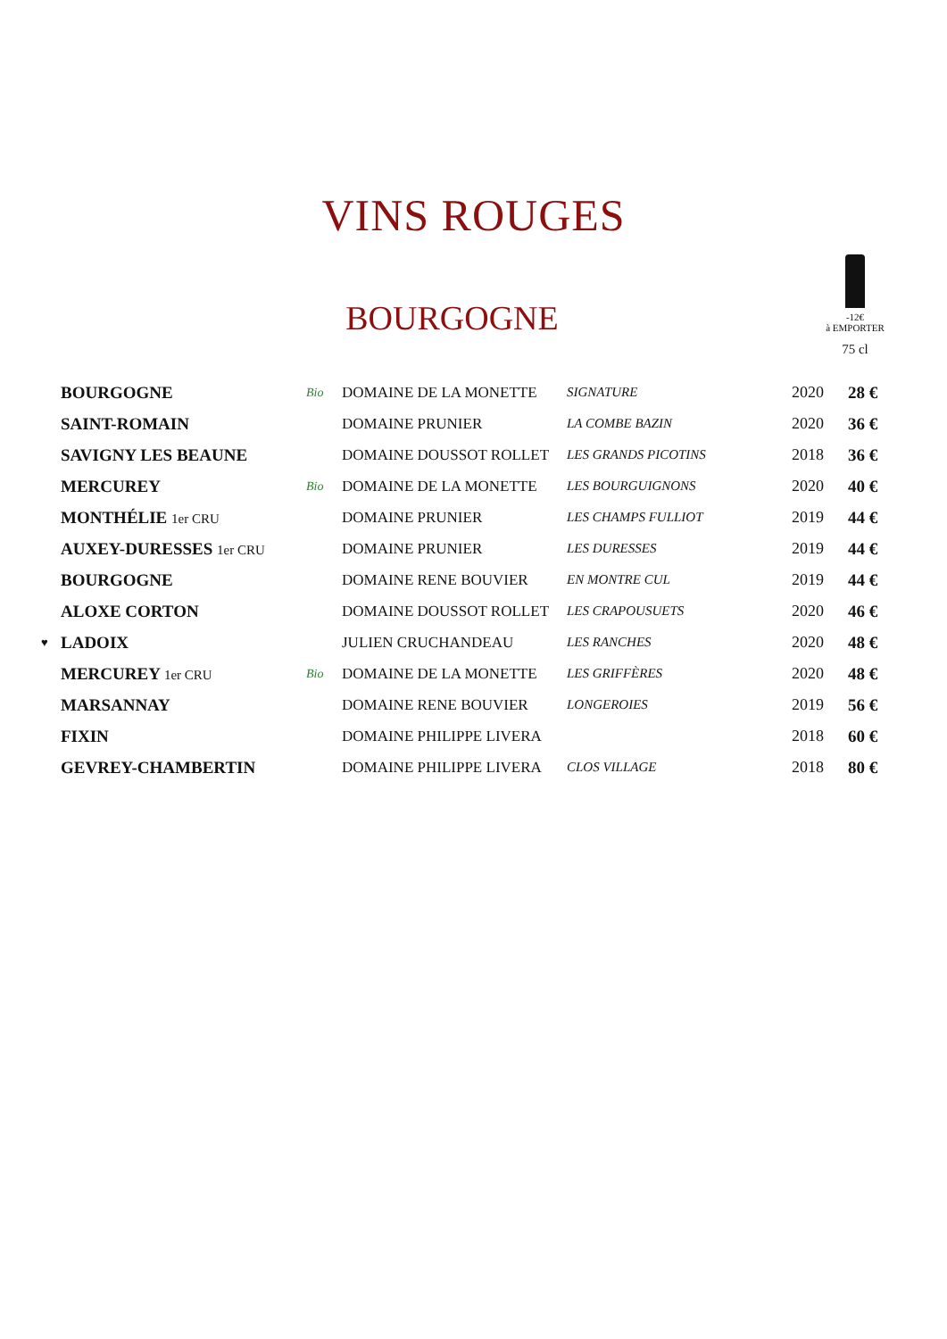VINS ROUGES
BOURGOGNE
-12€
à EMPORTER
75 cl
| | BOURGOGNE | Bio | DOMAINE DE LA MONETTE | SIGNATURE | 2020 | 28 € |
| | SAINT-ROMAIN | | DOMAINE PRUNIER | LA COMBE BAZIN | 2020 | 36 € |
| | SAVIGNY LES BEAUNE | | DOMAINE DOUSSOT ROLLET | LES GRANDS PICOTINS | 2018 | 36 € |
| | MERCUREY | Bio | DOMAINE DE LA MONETTE | LES BOURGUIGNONS | 2020 | 40 € |
| | MONTHÉLIE 1er CRU | | DOMAINE PRUNIER | LES CHAMPS FULLIOT | 2019 | 44 € |
| | AUXEY-DURESSES 1er CRU | | DOMAINE PRUNIER | LES DURESSES | 2019 | 44 € |
| | BOURGOGNE | | DOMAINE RENE BOUVIER | EN MONTRE CUL | 2019 | 44 € |
| | ALOXE CORTON | | DOMAINE DOUSSOT ROLLET | LES CRAPOUSUETS | 2020 | 46 € |
| ♥ | LADOIX | | JULIEN CRUCHANDEAU | LES RANCHES | 2020 | 48 € |
| | MERCUREY 1er CRU | Bio | DOMAINE DE LA MONETTE | LES GRIFFÈRES | 2020 | 48 € |
| | MARSANNAY | | DOMAINE RENE BOUVIER | LONGEROIES | 2019 | 56 € |
| | FIXIN | | DOMAINE PHILIPPE LIVERA | | 2018 | 60 € |
| | GEVREY-CHAMBERTIN | | DOMAINE PHILIPPE LIVERA | CLOS VILLAGE | 2018 | 80 € |